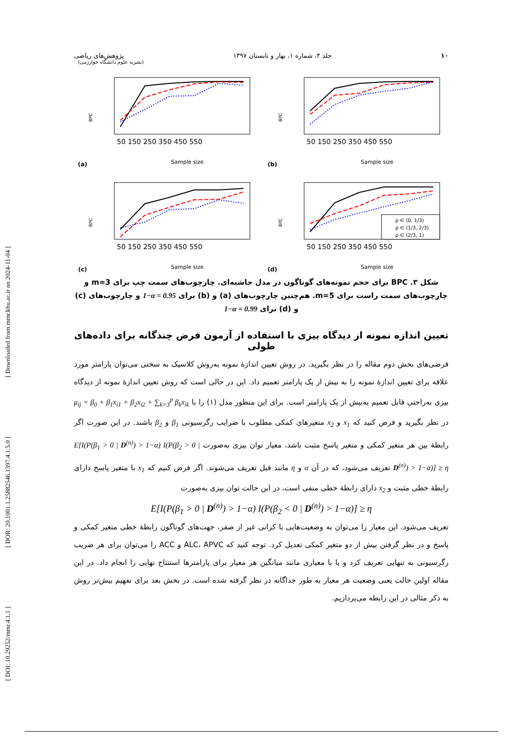[ DOI: 10.29252/mmr.4.1.1 ] [ DOR: 20.1001.1.25882546.1397.4.1.5.0 ] [ Downloaded from mmr.khu.ac.ir on 2024-11-04 ]
۱۰ جلد ۴، شماره ۱، بهار و تابستان ۱۳۹۷ پژوهش‌های ریاضی
(نشریه علوم دانشگاه خوارزمی)
(a)
BPC
50 150 250 350 450 550
Sample size
(b)
BPC
50 150 250 350 450 550
Sample size
(c)
BPC
50 150 250 350 450 550
Sample size
(d)
BPC
ρ ∈ (0, 1/3)
ρ ∈ (1/3, 2/3)
ρ ∈ (2/3, 1)
50 150 250 350 450 550
Sample size
شکل ۳. BPC برای حجم نمونه‌های گوناگون در مدل حاشیه‌ای. چارچوب‌های سمت چپ برای m=3 و چارچوب‌های سمت راست برای m=5. هم‌چنین چارچوب‌های (a) و (b) برای 1−α = 0.95 و چارچوب‌های (c) و (d) برای 1−α = 0.99
تعیین اندازه نمونه از دیدگاه بیزی با استفاده از آزمون فرض چندگانه برای داده‌های طولی
فرضی‌های بخش دوم مقاله را در نظر بگیرید. در روش تعیین اندازۀ نمونه به‌روش کلاسیک به سختی می‌توان پارامتر مورد علاقه برای تعیین اندازۀ نمونه را به بیش از یک پارامتر تعمیم داد. این در حالی است که روش تعیین اندازۀ نمونه از دیدگاه بیزی به‌راحتی قابل تعمیم به‌بیش از یک پارامتر است. برای این منظور مدل (۱) را با μ<sub>ij</sub> = β<sub>0</sub> + β<sub>1</sub>x<sub>i1</sub> + β<sub>2</sub>x<sub>i2</sub> + ∑<sub>k=3</sub><sup>p</sup> β<sub>k</sub>x<sub>ik</sub> در نظر بگیرید و فرض کنید که x<sub>1</sub> و x<sub>2</sub> متغیرهای کمکی مطلوب با ضرایب رگرسیونی β<sub>1</sub> و β<sub>2</sub> باشند. در این صورت اگر رابطۀ بین هر متغیر کمکی و متغیر پاسخ مثبت باشد، معیار توان بیزی به‌صورت E[I(P(β<sub>1</sub> > 0 | D<sup>(n)</sup>) > 1−α) I(P(β<sub>2</sub> > 0 | D<sup>(n)</sup>) > 1−α)] ≥ η تعریف می‌شود، که در آن α و η مانند قبل تعریف می‌شوند. اگر فرض کنیم که x<sub>1</sub> با متغیر پاسخ دارای رابطۀ خطی مثبت و x<sub>2</sub> دارای رابطۀ خطی منفی است، در این حالت توان بیزی به‌صورت
E[I(P(β<sub>1</sub> > 0 | D<sup>(n)</sup>) > 1−α) I(P(β<sub>2</sub> < 0 | D<sup>(n)</sup>) > 1−α)] ≥ η
تعریف می‌شود. این معیار را می‌توان به وضعیت‌هایی با کرانی غیر از صفر، جهت‌های گوناگون رابطۀ خطی متغیر کمکی و پاسخ و در نظر گرفتن بیش از دو متغیر کمکی تعدیل کرد. توجه کنید که ALC، APVC و ACC را می‌توان برای هر ضریب رگرسیونی به تنهایی تعریف کرد و یا با معیاری مانند میانگین هر معیار برای پارامترها استنتاج نهایی را انجام داد. در این مقاله اولین حالت یعنی وضعیت هر معیار به طور جداگانه در نظر گرفته شده است. در بخش بعد برای تفهیم بیش‌تر روش به ذکر مثالی در این رابطه می‌پردازیم.